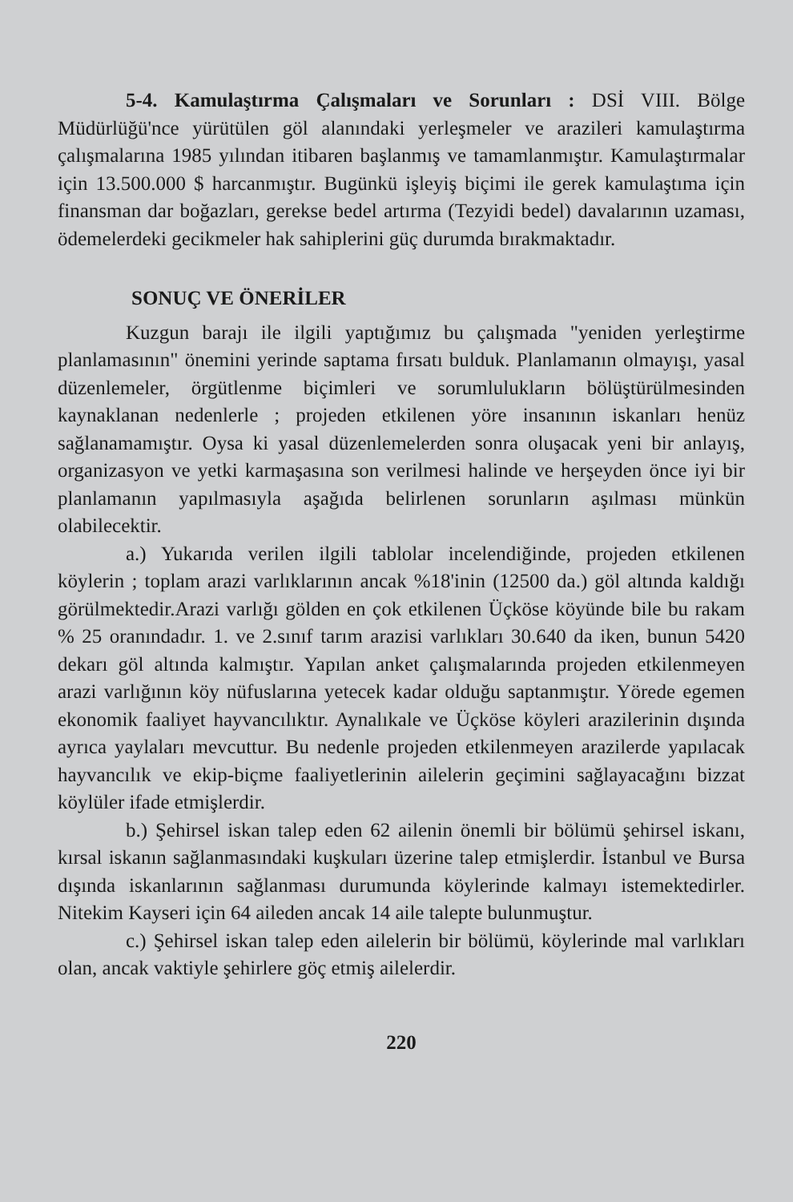5-4. Kamulaştırma Çalışmaları ve Sorunları : DSİ VIII. Bölge Müdürlüğü'nce yürütülen göl alanındaki yerleşmeler ve arazileri kamulaştırma çalışmalarına 1985 yılından itibaren başlanmış ve tamamlanmıştır. Kamulaştırmalar için 13.500.000 $ harcanmıştır. Bugünkü işleyiş biçimi ile gerek kamulaştıma için finansman dar boğazları, gerekse bedel artırma (Tezyidi bedel) davalarının uzaması, ödemelerdeki gecikmeler hak sahiplerini güç durumda bırakmaktadır.
SONUÇ VE ÖNERİLER
Kuzgun barajı ile ilgili yaptığımız bu çalışmada "yeniden yerleştirme planlamasının" önemini yerinde saptama fırsatı bulduk. Planlamanın olmayışı, yasal düzenlemeler, örgütlenme biçimleri ve sorumlulukların bölüştürülmesinden kaynaklanan nedenlerle ; projeden etkilenen yöre insanının iskanları henüz sağlanamamıştır. Oysa ki yasal düzenlemelerden sonra oluşacak yeni bir anlayış, organizasyon ve yetki karmaşasına son verilmesi halinde ve herşeyden önce iyi bir planlamanın yapılmasıyla aşağıda belirlenen sorunların aşılması münkün olabilecektir.
a.) Yukarıda verilen ilgili tablolar incelendiğinde, projeden etkilenen köylerin ; toplam arazi varlıklarının ancak %18'inin (12500 da.) göl altında kaldığı görülmektedir.Arazi varlığı gölden en çok etkilenen Üçköse köyünde bile bu rakam % 25 oranındadır. 1. ve 2.sınıf tarım arazisi varlıkları 30.640 da iken, bunun 5420 dekarı göl altında kalmıştır. Yapılan anket çalışmalarında projeden etkilenmeyen arazi varlığının köy nüfuslarına yetecek kadar olduğu saptanmıştır. Yörede egemen ekonomik faaliyet hayvancılıktır. Aynalıkale ve Üçköse köyleri arazilerinin dışında ayrıca yaylaları mevcuttur. Bu nedenle projeden etkilenmeyen arazilerde yapılacak hayvancılık ve ekip-biçme faaliyetlerinin ailelerin geçimini sağlayacağını bizzat köylüler ifade etmişlerdir.
b.) Şehirsel iskan talep eden 62 ailenin önemli bir bölümü şehirsel iskanı, kırsal iskanın sağlanmasındaki kuşkuları üzerine talep etmişlerdir. İstanbul ve Bursa dışında iskanlarının sağlanması durumunda köylerinde kalmayı istemektedirler. Nitekim Kayseri için 64 aileden ancak 14 aile talepte bulunmuştur.
c.) Şehirsel iskan talep eden ailelerin bir bölümü, köylerinde mal varlıkları olan, ancak vaktiyle şehirlere göç etmiş ailelerdir.
220